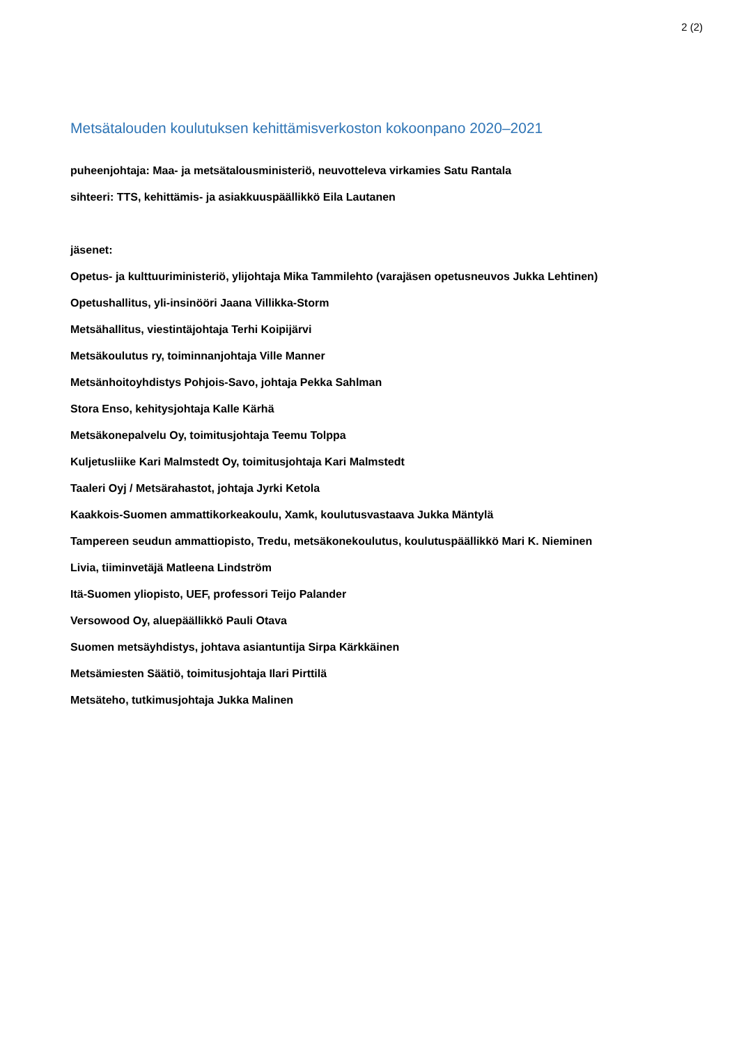2 (2)
Metsätalouden koulutuksen kehittämisverkoston kokoonpano 2020–2021
puheenjohtaja: Maa- ja metsätalousministeriö, neuvotteleva virkamies Satu Rantala
sihteeri: TTS, kehittämis- ja asiakkuuspäällikkö Eila Lautanen
jäsenet:
Opetus- ja kulttuuriministeriö, ylijohtaja Mika Tammilehto (varajäsen opetusneuvos Jukka Lehtinen)
Opetushallitus, yli-insinööri Jaana Villikka-Storm
Metsähallitus, viestintäjohtaja Terhi Koipijärvi
Metsäkoulutus ry, toiminnanjohtaja Ville Manner
Metsänhoitoyhdistys Pohjois-Savo, johtaja Pekka Sahlman
Stora Enso, kehitysjohtaja Kalle Kärhä
Metsäkonepalvelu Oy, toimitusjohtaja Teemu Tolppa
Kuljetusliike Kari Malmstedt Oy, toimitusjohtaja Kari Malmstedt
Taaleri Oyj / Metsärahastot, johtaja Jyrki Ketola
Kaakkois-Suomen ammattikorkeakoulu, Xamk, koulutusvastaava Jukka Mäntylä
Tampereen seudun ammattiopisto, Tredu, metsäkonekoulutus, koulutuspäällikkö Mari K. Nieminen
Livia, tiiminvetäjä Matleena Lindström
Itä-Suomen yliopisto, UEF, professori Teijo Palander
Versowood Oy, aluepäällikkö Pauli Otava
Suomen metsäyhdistys, johtava asiantuntija Sirpa Kärkkäinen
Metsämiesten Säätiö, toimitusjohtaja Ilari Pirttilä
Metsäteho, tutkimusjohtaja Jukka Malinen